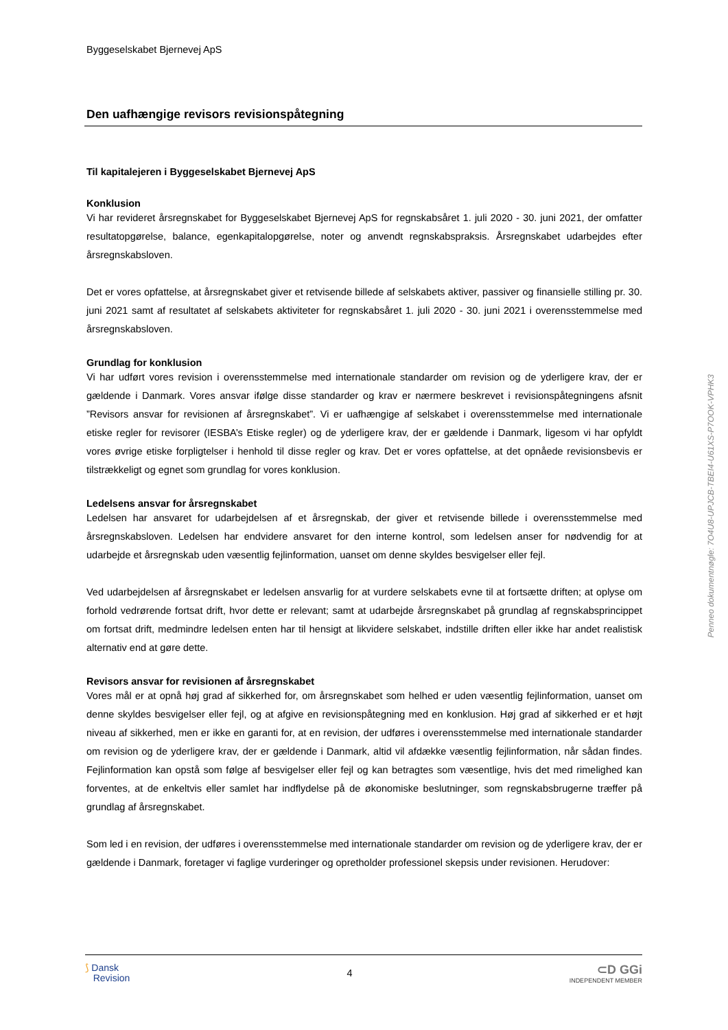Byggeselskabet Bjernevej ApS
Den uafhængige revisors revisionspåtegning
Til kapitalejeren i Byggeselskabet Bjernevej ApS
Konklusion
Vi har revideret årsregnskabet for Byggeselskabet Bjernevej ApS for regnskabsåret 1. juli 2020 - 30. juni 2021, der omfatter resultatopgørelse, balance, egenkapitalopgørelse, noter og anvendt regnskabspraksis. Årsregnskabet udarbejdes efter årsregnskabsloven.
Det er vores opfattelse, at årsregnskabet giver et retvisende billede af selskabets aktiver, passiver og finansielle stilling pr. 30. juni 2021 samt af resultatet af selskabets aktiviteter for regnskabsåret 1. juli 2020 - 30. juni 2021 i overensstemmelse med årsregnskabsloven.
Grundlag for konklusion
Vi har udført vores revision i overensstemmelse med internationale standarder om revision og de yderligere krav, der er gældende i Danmark. Vores ansvar ifølge disse standarder og krav er nærmere beskrevet i revisionspåtegningens afsnit ”Revisors ansvar for revisionen af årsregnskabet”. Vi er uafhængige af selskabet i overensstemmelse med internationale etiske regler for revisorer (IESBA’s Etiske regler) og de yderligere krav, der er gældende i Danmark, ligesom vi har opfyldt vores øvrige etiske forpligtelser i henhold til disse regler og krav. Det er vores opfattelse, at det opnåede revisionsbevis er tilstrækkeligt og egnet som grundlag for vores konklusion.
Ledelsens ansvar for årsregnskabet
Ledelsen har ansvaret for udarbejdelsen af et årsregnskab, der giver et retvisende billede i overensstemmelse med årsregnskabsloven. Ledelsen har endvidere ansvaret for den interne kontrol, som ledelsen anser for nødvendig for at udarbejde et årsregnskab uden væsentlig fejlinformation, uanset om denne skyldes besvigelser eller fejl.
Ved udarbejdelsen af årsregnskabet er ledelsen ansvarlig for at vurdere selskabets evne til at fortsætte driften; at oplyse om forhold vedrørende fortsat drift, hvor dette er relevant; samt at udarbejde årsregnskabet på grundlag af regnskabsprincippet om fortsat drift, medmindre ledelsen enten har til hensigt at likvidere selskabet, indstille driften eller ikke har andet realistisk alternativ end at gøre dette.
Revisors ansvar for revisionen af årsregnskabet
Vores mål er at opnå høj grad af sikkerhed for, om årsregnskabet som helhed er uden væsentlig fejlinformation, uanset om denne skyldes besvigelser eller fejl, og at afgive en revisionspåtegning med en konklusion. Høj grad af sikkerhed er et højt niveau af sikkerhed, men er ikke en garanti for, at en revision, der udføres i overensstemmelse med internationale standarder om revision og de yderligere krav, der er gældende i Danmark, altid vil afdække væsentlig fejlinformation, når sådan findes. Fejlinformation kan opstå som følge af besvigelser eller fejl og kan betragtes som væsentlige, hvis det med rimelighed kan forventes, at de enkeltvis eller samlet har indflydelse på de økonomiske beslutninger, som regnskabsbrugerne træffer på grundlag af årsregnskabet.
Som led i en revision, der udføres i overensstemmelse med internationale standarder om revision og de yderligere krav, der er gældende i Danmark, foretager vi faglige vurderinger og opretholder professionel skepsis under revisionen. Herudover:
Penneo dokumentnøgle: 7O4U8-UPJCB-TBEI4-U61XS-P7OOK-VPHK3
⟆ Dansk
Revision
4
⊂D GGi
INDEPENDENT MEMBER